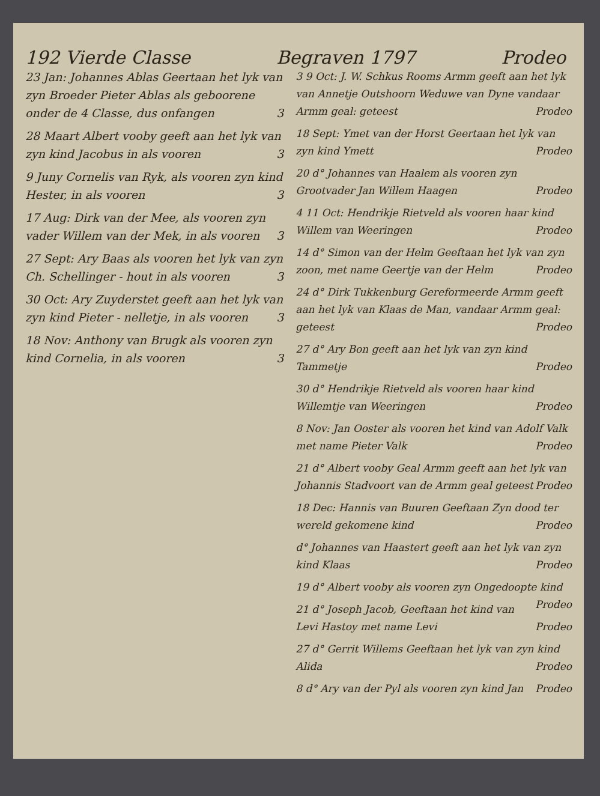192 Vierde Classe Begraven 1797 Prodeo
23 Jan: Johannes Ablas Geertaan het lyk van zyn Broeder Pieter Ablas als geboorene onder de 4 Classe, dus onfangen 3
28 Maart Albert vooby geeft aan het lyk van zyn kind Jacobus in als vooren 3
9 Juny Cornelis van Ryk, als vooren zyn kind Hester, in als vooren 3
17 Aug: Dirk van der Mee, als vooren zyn vader Willem van der Mek, in als vooren 3
27 Sept: Ary Baas als vooren het lyk van zyn Ch. Schellinger - hout in als vooren 3
30 Oct: Ary Zuyderstet geeft aan het lyk van zyn kind Pieter - nelletje, in als vooren 3
18 Nov: Anthony van Brugk als vooren zyn kind Cornelia, in als vooren 3
3 9 Oct: J. W. Schkus Rooms Armm geeft aan het lyk van Annetje Outshoorn Weduwe van Dyne vandaar Armm geal: geteest Prodeo
18 Sept: Ymet van der Horst Geertaan het lyk van zyn kind Ymett Prodeo
20 d° Johannes van Haalem als vooren zyn Grootvader Jan Willem Haagen Prodeo
4 11 Oct: Hendrikje Rietveld als vooren haar kind Willem van Weeringen Prodeo
14 d° Simon van der Helm Geeftaan het lyk van zyn zoon, met name Geertje van der Helm Prodeo
24 d° Dirk Tukkenburg Gereformeerde Armm geeft aan het lyk van Klaas de Man, vandaar Armm geal: geteest Prodeo
27 d° Ary Bon geeft aan het lyk van zyn kind Tammetje Prodeo
30 d° Hendrikje Rietveld als vooren haar kind Willemtje van Weeringen Prodeo
8 Nov: Jan Ooster als vooren het kind van Adolf Valk met name Pieter Valk Prodeo
21 d° Albert vooby Geal Armm geeft aan het lyk van Johannis Stadvoort van de Armm geal geteest Prodeo
18 Dec: Hannis van Buuren Geeftaan Zyn dood ter wereld gekomene kind Prodeo
d° Johannes van Haastert geeft aan het lyk van zyn kind Klaas Prodeo
19 d° Albert vooby als vooren zyn Ongedoopte kind Prodeo
21 d° Joseph Jacob, Geeftaan het kind van Levi Hastoy met name Levi Prodeo
27 d° Gerrit Willems Geeftaan het lyk van zyn kind Alida Prodeo
8 d° Ary van der Pyl als vooren zyn kind Jan Prodeo